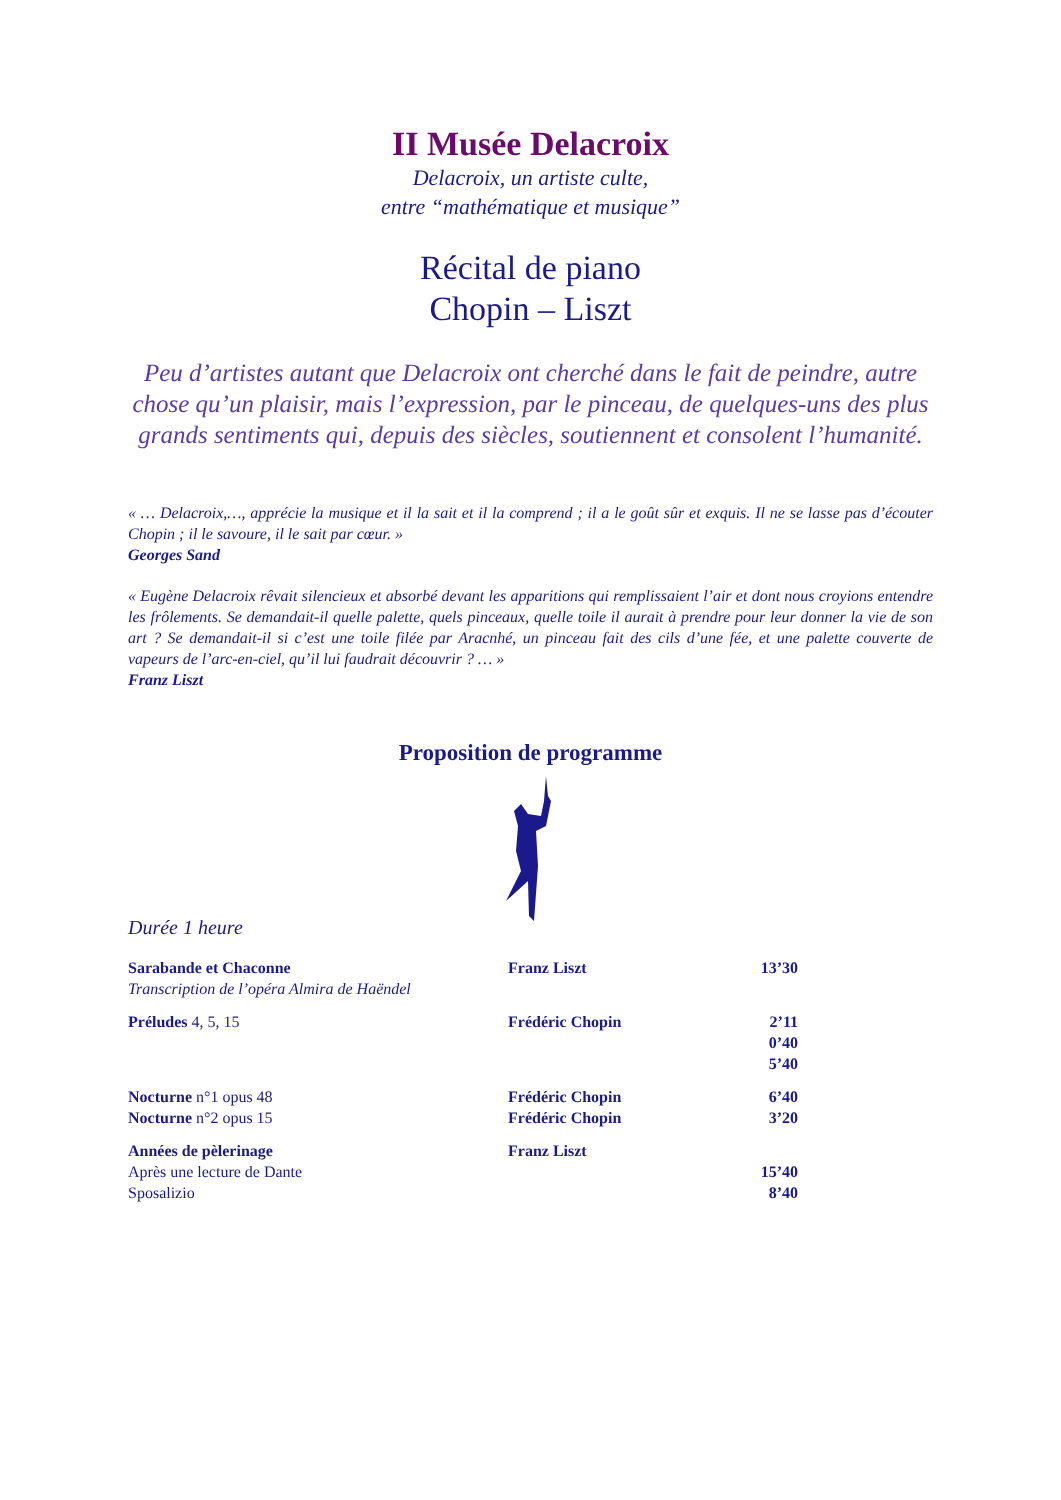II Musée Delacroix
Delacroix, un artiste culte,
entre “mathématique et musique”
Récital de piano
Chopin – Liszt
Peu d’artistes autant que Delacroix ont cherché dans le fait de peindre, autre chose qu’un plaisir, mais l’expression, par le pinceau, de quelques-uns des plus grands sentiments qui, depuis des siècles, soutiennent et consolent l’humanité.
« … Delacroix,…, apprécie la musique et il la sait et il la comprend ; il a le goût sûr et exquis. Il ne se lasse pas d’écouter Chopin ; il le savoure, il le sait par cœur. »
Georges Sand
« Eugène Delacroix rêvait silencieux et absorbé devant les apparitions qui remplissaient l’air et dont nous croyions entendre les frôlements. Se demandait-il quelle palette, quels pinceaux, quelle toile il aurait à prendre pour leur donner la vie de son art ? Se demandait-il si c’est une toile filée par Aracnhé, un pinceau fait des cils d’une fée, et une palette couverte de vapeurs de l’arc-en-ciel, qu’il lui faudrait découvrir ? … »
Franz Liszt
Proposition de programme
Durée 1 heure
| Sarabande et Chaconne Transcription de l’opéra Almira de Haëndel | Franz Liszt | 13’30 |
| Préludes 4, 5, 15 | Frédéric Chopin | 2’11 0’40 5’40 |
| Nocturne n°1 opus 48 | Frédéric Chopin | 6’40 |
| Nocturne n°2 opus 15 | Frédéric Chopin | 3’20 |
| Années de pèlerinage | Franz Liszt | |
| Après une lecture de Dante | | 15’40 |
| Sposalizio | | 8’40 |